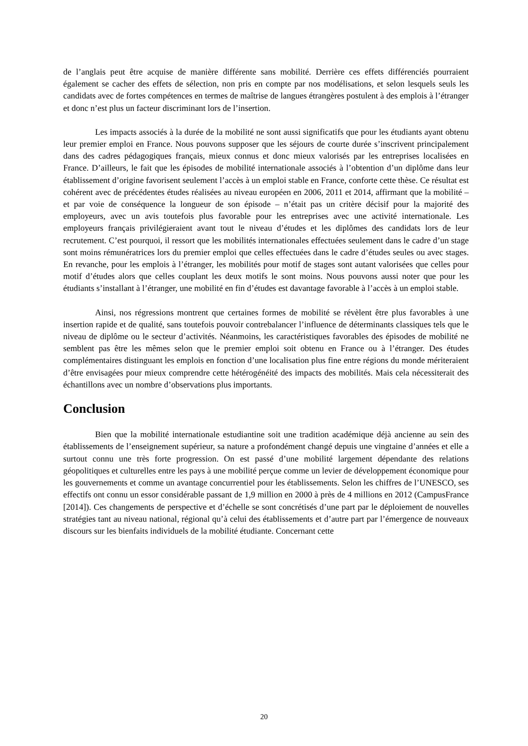de l’anglais peut être acquise de manière différente sans mobilité. Derrière ces effets différenciés pourraient également se cacher des effets de sélection, non pris en compte par nos modélisations, et selon lesquels seuls les candidats avec de fortes compétences en termes de maîtrise de langues étrangères postulent à des emplois à l’étranger et donc n’est plus un facteur discriminant lors de l’insertion.
Les impacts associés à la durée de la mobilité ne sont aussi significatifs que pour les étudiants ayant obtenu leur premier emploi en France. Nous pouvons supposer que les séjours de courte durée s’inscrivent principalement dans des cadres pédagogiques français, mieux connus et donc mieux valorisés par les entreprises localisées en France. D’ailleurs, le fait que les épisodes de mobilité internationale associés à l’obtention d’un diplôme dans leur établissement d’origine favorisent seulement l’accès à un emploi stable en France, conforte cette thèse. Ce résultat est cohérent avec de précédentes études réalisées au niveau européen en 2006, 2011 et 2014, affirmant que la mobilité – et par voie de conséquence la longueur de son épisode – n’était pas un critère décisif pour la majorité des employeurs, avec un avis toutefois plus favorable pour les entreprises avec une activité internationale. Les employeurs français privilégieraient avant tout le niveau d’études et les diplômes des candidats lors de leur recrutement. C’est pourquoi, il ressort que les mobilités internationales effectuées seulement dans le cadre d’un stage sont moins rémunératrices lors du premier emploi que celles effectuées dans le cadre d’études seules ou avec stages. En revanche, pour les emplois à l’étranger, les mobilités pour motif de stages sont autant valorisées que celles pour motif d’études alors que celles couplant les deux motifs le sont moins. Nous pouvons aussi noter que pour les étudiants s’installant à l’étranger, une mobilité en fin d’études est davantage favorable à l’accès à un emploi stable.
Ainsi, nos régressions montrent que certaines formes de mobilité se révèlent être plus favorables à une insertion rapide et de qualité, sans toutefois pouvoir contrebalancer l’influence de déterminants classiques tels que le niveau de diplôme ou le secteur d’activités. Néanmoins, les caractéristiques favorables des épisodes de mobilité ne semblent pas être les mêmes selon que le premier emploi soit obtenu en France ou à l’étranger. Des études complémentaires distinguant les emplois en fonction d’une localisation plus fine entre régions du monde mériteraient d’être envisagées pour mieux comprendre cette hétérogénéité des impacts des mobilités. Mais cela nécessiterait des échantillons avec un nombre d’observations plus importants.
Conclusion
Bien que la mobilité internationale estudiantine soit une tradition académique déjà ancienne au sein des établissements de l’enseignement supérieur, sa nature a profondément changé depuis une vingtaine d’années et elle a surtout connu une très forte progression. On est passé d’une mobilité largement dépendante des relations géopolitiques et culturelles entre les pays à une mobilité perçue comme un levier de développement économique pour les gouvernements et comme un avantage concurrentiel pour les établissements. Selon les chiffres de l’UNESCO, ses effectifs ont connu un essor considérable passant de 1,9 million en 2000 à près de 4 millions en 2012 (CampusFrance [2014]). Ces changements de perspective et d’échelle se sont concrétisés d’une part par le déploiement de nouvelles stratégies tant au niveau national, régional qu’à celui des établissements et d’autre part par l’émergence de nouveaux discours sur les bienfaits individuels de la mobilité étudiante. Concernant cette
20